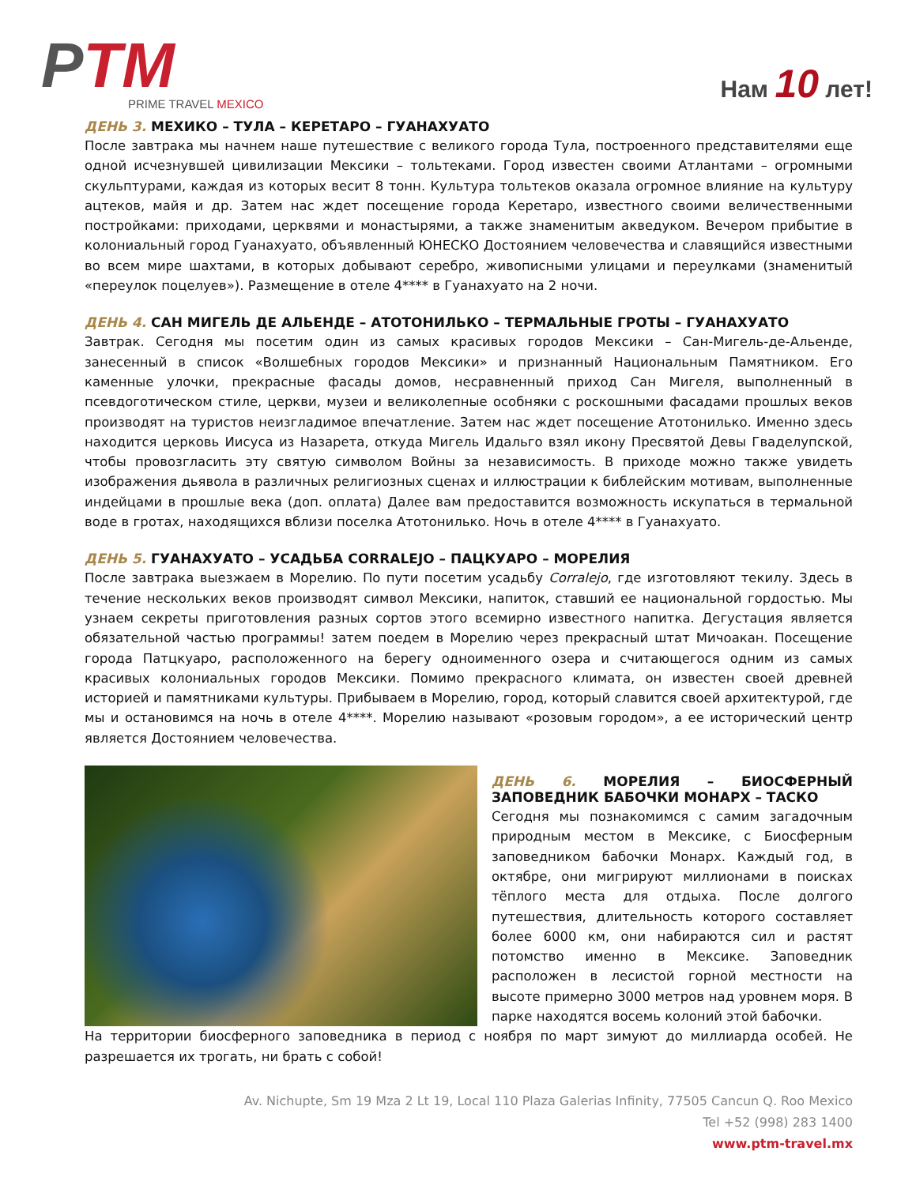PTM
PRIME TRAVEL MEXICO
Нам 10 лет!
ДЕНЬ 3. МЕХИКО – ТУЛА – КЕРЕТАРО – ГУАНАХУАТО
После завтрака мы начнем наше путешествие с великого города Тула, построенного представителями еще одной исчезнувшей цивилизации Мексики – тольтеками. Город известен своими Атлантами – огромными скульптурами, каждая из которых весит 8 тонн. Культура тольтеков оказала огромное влияние на культуру ацтеков, майя и др. Затем нас ждет посещение города Керетаро, известного своими величественными постройками: приходами, церквями и монастырями, а также знаменитым акведуком. Вечером прибытие в колониальный город Гуанахуато, объявленный ЮНЕСКО Достоянием человечества и славящийся известными во всем мире шахтами, в которых добывают серебро, живописными улицами и переулками (знаменитый «переулок поцелуев»). Размещение в отеле 4**** в Гуанахуато на 2 ночи.
ДЕНЬ 4. САН МИГЕЛЬ ДЕ АЛЬЕНДЕ – АТОТОНИЛЬКО – ТЕРМАЛЬНЫЕ ГРОТЫ – ГУАНАХУАТО
Завтрак. Сегодня мы посетим один из самых красивых городов Мексики – Сан-Мигель-де-Альенде, занесенный в список «Волшебных городов Мексики» и признанный Национальным Памятником. Его каменные улочки, прекрасные фасады домов, несравненный приход Сан Мигеля, выполненный в псевдоготическом стиле, церкви, музеи и великолепные особняки с роскошными фасадами прошлых веков производят на туристов неизгладимое впечатление. Затем нас ждет посещение Атотонилько. Именно здесь находится церковь Иисуса из Назарета, откуда Мигель Идальго взял икону Пресвятой Девы Гваделупской, чтобы провозгласить эту святую символом Войны за независимость. В приходе можно также увидеть изображения дьявола в различных религиозных сценах и иллюстрации к библейским мотивам, выполненные индейцами в прошлые века (доп. оплата) Далее вам предоставится возможность искупаться в термальной воде в гротах, находящихся вблизи поселка Атотонилько. Ночь в отеле 4**** в Гуанахуато.
ДЕНЬ 5. ГУАНАХУАТО – УСАДЬБА CORRALEJO – ПАЦКУАРО – МОРЕЛИЯ
После завтрака выезжаем в Морелию. По пути посетим усадьбу Corralejo, где изготовляют текилу. Здесь в течение нескольких веков производят символ Мексики, напиток, ставший ее национальной гордостью. Мы узнаем секреты приготовления разных сортов этого всемирно известного напитка. Дегустация является обязательной частью программы! затем поедем в Морелию через прекрасный штат Мичоакан. Посещение города Патцкуаро, расположенного на берегу одноименного озера и считающегося одним из самых красивых колониальных городов Мексики. Помимо прекрасного климата, он известен своей древней историей и памятниками культуры. Прибываем в Морелию, город, который славится своей архитектурой, где мы и остановимся на ночь в отеле 4****. Морелию называют «розовым городом», а ее исторический центр является Достоянием человечества.
ДЕНЬ 6. МОРЕЛИЯ – БИОСФЕРНЫЙ ЗАПОВЕДНИК БАБОЧКИ МОНАРХ – ТАСКО
Сегодня мы познакомимся с самим загадочным природным местом в Мексике, с Биосферным заповедником бабочки Монарх. Каждый год, в октябре, они мигрируют миллионами в поисках тёплого места для отдыха. После долгого путешествия, длительность которого составляет более 6000 км, они набираются сил и растят потомство именно в Мексике. Заповедник расположен в лесистой горной местности на высоте примерно 3000 метров над уровнем моря. В парке находятся восемь колоний этой бабочки.
На территории биосферного заповедника в период с ноября по март зимуют до миллиарда особей. Не разрешается их трогать, ни брать с собой!
Av. Nichupte, Sm 19 Mza 2 Lt 19, Local 110 Plaza Galerias Infinity, 77505 Cancun Q. Roo Mexico
Tel +52 (998) 283 1400
www.ptm-travel.mx